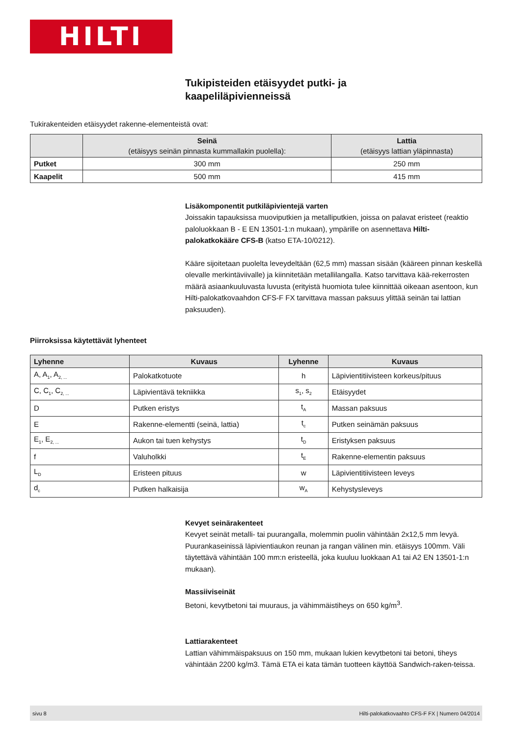HILTI
Tukipisteiden etäisyydet putki- ja
kaapeliläpivienneissä
Tukirakenteiden etäisyydet rakenne-elementeistä ovat:
| | Seinä (etäisyys seinän pinnasta kummallakin puolella): | Lattia (etäisyys lattian yläpinnasta) |
| --- | --- | --- |
| Putket | 300 mm | 250 mm |
| Kaapelit | 500 mm | 415 mm |
Lisäkomponentit putkiläpivientejä varten
Joissakin tapauksissa muoviputkien ja metalliputkien, joissa on palavat eristeet (reaktio paloluokkaan B - E EN 13501-1:n mukaan), ympärille on asennettava Hilti-palokatkokääre CFS-B (katso ETA-10/0212).
Kääre sijoitetaan puolelta leveydeltään (62,5 mm) massan sisään (kääreen pinnan keskellä olevalle merkintäviivalle) ja kiinnitetään metallilangalla. Katso tarvittava kää-rekerrosten määrä asiaankuuluvasta luvusta (erityistä huomiota tulee kiinnittää oikeaan asentoon, kun Hilti-palokatkovaahdon CFS-F FX tarvittava massan paksuus ylittää seinän tai lattian paksuuden).
Piirroksissa käytettävät lyhenteet
| Lyhenne | Kuvaus | Lyhenne | Kuvaus |
| --- | --- | --- | --- |
| A, A<sub>1</sub>, A<sub>2, ...</sub> | Palokatkotuote | h | Läpivientitiivisteen korkeus/pituus |
| C, C<sub>1</sub>, C<sub>2, ...</sub> | Läpivientävä tekniikka | s<sub>1</sub>, s<sub>2</sub> | Etäisyydet |
| D | Putken eristys | t<sub>A</sub> | Massan paksuus |
| E | Rakenne-elementti (seinä, lattia) | t<sub>c</sub> | Putken seinämän paksuus |
| E<sub>1</sub>, E<sub>2, ...</sub> | Aukon tai tuen kehystys | t<sub>D</sub> | Eristyksen paksuus |
| f | Valuholkki | t<sub>E</sub> | Rakenne-elementin paksuus |
| L<sub>D</sub> | Eristeen pituus | w | Läpivientitiivisteen leveys |
| d<sub>c</sub> | Putken halkaisija | w<sub>A</sub> | Kehystysleveys |
Kevyet seinärakenteet
Kevyet seinät metalli- tai puurangalla, molemmin puolin vähintään 2x12,5 mm levyä. Puurankaseinissä läpivientiaukon reunan ja rangan välinen min. etäisyys 100mm. Väli täytettävä vähintään 100 mm:n eristeellä, joka kuuluu luokkaan A1 tai A2 EN 13501-1:n mukaan).
Massiiviseinät
Betoni, kevytbetoni tai muuraus, ja vähimmäistiheys on 650 kg/m<sup>3</sup>.
Lattiarakenteet
Lattian vähimmäispaksuus on 150 mm, mukaan lukien kevytbetoni tai betoni, tiheys vähintään 2200 kg/m3. Tämä ETA ei kata tämän tuotteen käyttöä Sandwich-raken-teissa.
sivu 8 Hilti-palokatkovaahto CFS-F FX | Numero 04/2014